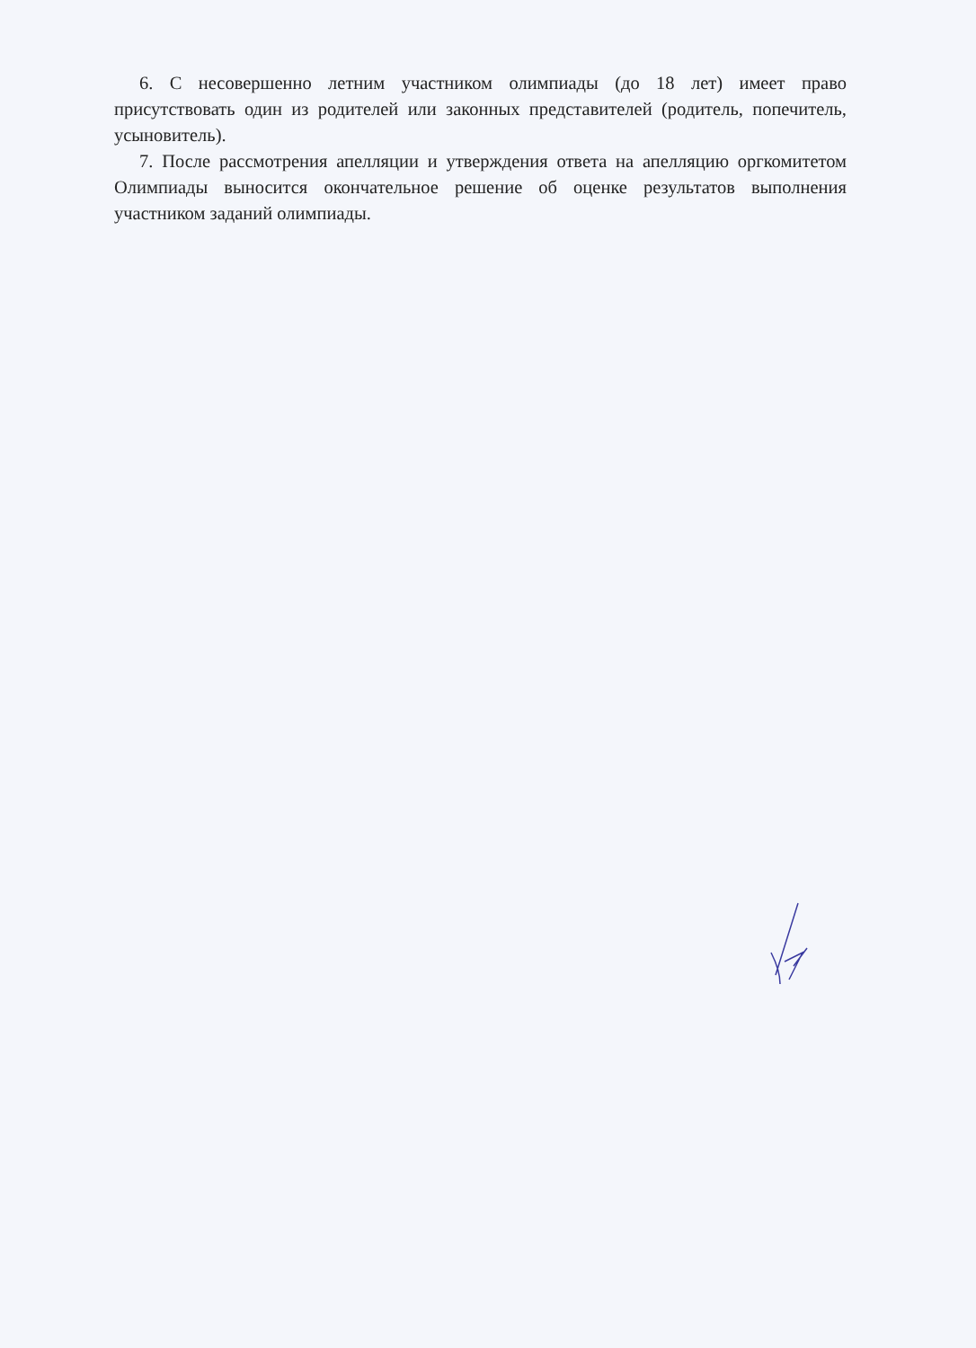6. С несовершенно летним участником олимпиады (до 18 лет) имеет право присутствовать один из родителей или законных представителей (родитель, попечитель, усыновитель).
7. После рассмотрения апелляции и утверждения ответа на апелляцию оргкомитетом Олимпиады выносится окончательное решение об оценке результатов выполнения участником заданий олимпиады.